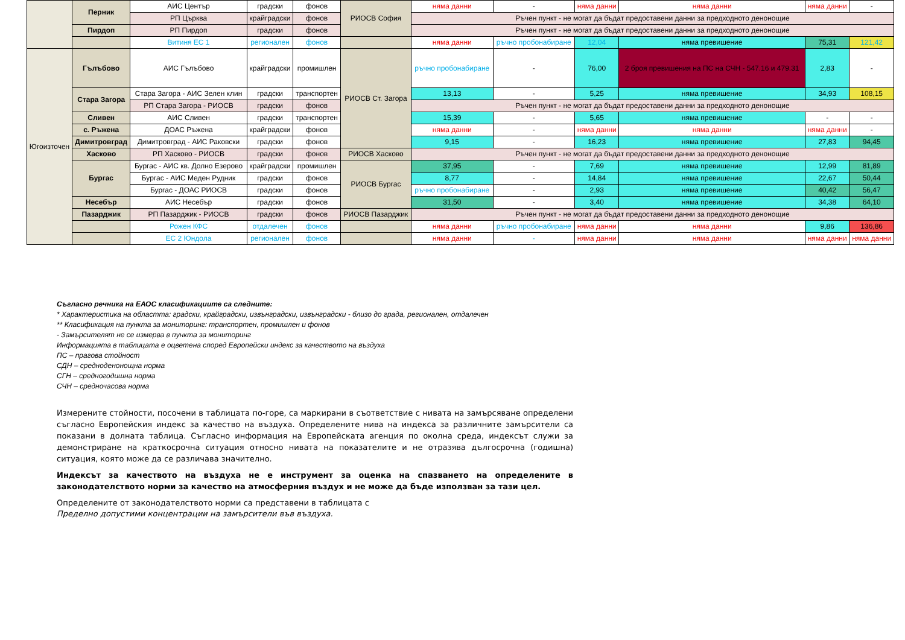| | Перник | АИС Център | градски | фонов | РИОСВ София | няма данни | - | няма данни | няма данни | няма данни | - |
| | | РП Църква | крайградски | фонов | | Ръчен пункт - не могат да бъдат предоставени данни за предходното денонощие | | | | | |
| | Пирдоп | РП Пирдоп | градски | фонов | | Ръчен пункт - не могат да бъдат предоставени данни за предходното денонощие | | | | | |
| | | Витиня ЕС 1 | регионален | фонов | | няма данни | ръчно пробонабиране | 12,04 | няма превишение | 75,31 | 121,42 |
| Югоизточен | Гълъбово | АИС Гълъбово | крайградски | промишлен | РИОСВ Ст. Загора | ръчно пробонабиране | - | 76,00 | 2 броя превишения на ПС на СЧН - 547.16 и 479.31 | 2,83 | - |
| | Стара Загора | Стара Загора - АИС Зелен клин | градски | транспортен | | 13,13 | - | 5,25 | няма превишение | 34,93 | 108,15 |
| | | РП Стара Загора - РИОСВ | градски | фонов | | Ръчен пункт - не могат да бъдат предоставени данни за предходното денонощие | | | | | |
| | Сливен | АИС Сливен | градски | транспортен | | 15,39 | - | 5,65 | няма превишение | - | - |
| | с. Ръжена | ДОАС Ръжена | крайградски | фонов | | няма данни | - | няма данни | няма данни | няма данни | - |
| | Димитровград | Димитровград - АИС Раковски | градски | фонов | | 9,15 | - | 16,23 | няма превишение | 27,83 | 94,45 |
| | Хасково | РП Хасково - РИОСВ | градски | фонов | РИОСВ Хасково | Ръчен пункт - не могат да бъдат предоставени данни за предходното денонощие | | | | | |
| | Бургас | Бургас - АИС кв. Долно Езерово | крайградски | промишлен | РИОСВ Бургас | 37,95 | - | 7,69 | няма превишение | 12,99 | 81,89 |
| | | Бургас - АИС Меден Рудник | градски | фонов | | 8,77 | - | 14,84 | няма превишение | 22,67 | 50,44 |
| | | Бургас - ДОАС РИОСВ | градски | фонов | | ръчно пробонабиране | - | 2,93 | няма превишение | 40,42 | 56,47 |
| | Несебър | АИС Несебър | градски | фонов | | 31,50 | - | 3,40 | няма превишение | 34,38 | 64,10 |
| | Пазарджик | РП Пазарджик - РИОСВ | градски | фонов | РИОСВ Пазарджик | Ръчен пункт - не могат да бъдат предоставени данни за предходното денонощие | | | | | |
| | | Рожен КФС | отдалечен | фонов | | няма данни | ръчно пробонабиране | няма данни | няма данни | 9,86 | 136,86 |
| | | ЕС 2 Юндола | регионален | фонов | | няма данни | - | няма данни | няма данни | няма данни | няма данни |
Съгласно речника на ЕАОС класификациите са следните:
* Характеристика на областта: градски, крайградски, извънградски, извънградски - близо до града, регионален, отдалечен
** Класификация на пункта за мониторинг: транспортен, промишлен и фонов
- Замърсителят не се измерва в пункта за мониторинг
Информацията в таблицата е оцветена според Европейски индекс за качеството на въздуха
ПС – прагова стойност
СДН – средноденонощна норма
СГН – средногодишна норма
СЧН – средночасова норма
Измерените стойности, посочени в таблицата по-горе, са маркирани в съответствие с нивата на замърсяване определени съгласно Европейския индекс за качество на въздуха. Определените нива на индекса за различните замърсители са показани в долната таблица. Съгласно информация на Европейската агенция по околна среда, индексът служи за демонстриране на краткосрочна ситуация относно нивата на показателите и не отразява дългосрочна (годишна) ситуация, която може да се различава значително.
Индексът за качеството на въздуха не е инструмент за оценка на спазването на определените в законодателството норми за качество на атмосферния въздух и не може да бъде използван за тази цел.
Определените от законодателството норми са представени в таблицата с
Пределно допустими концентрации на замърсители във въздуха.